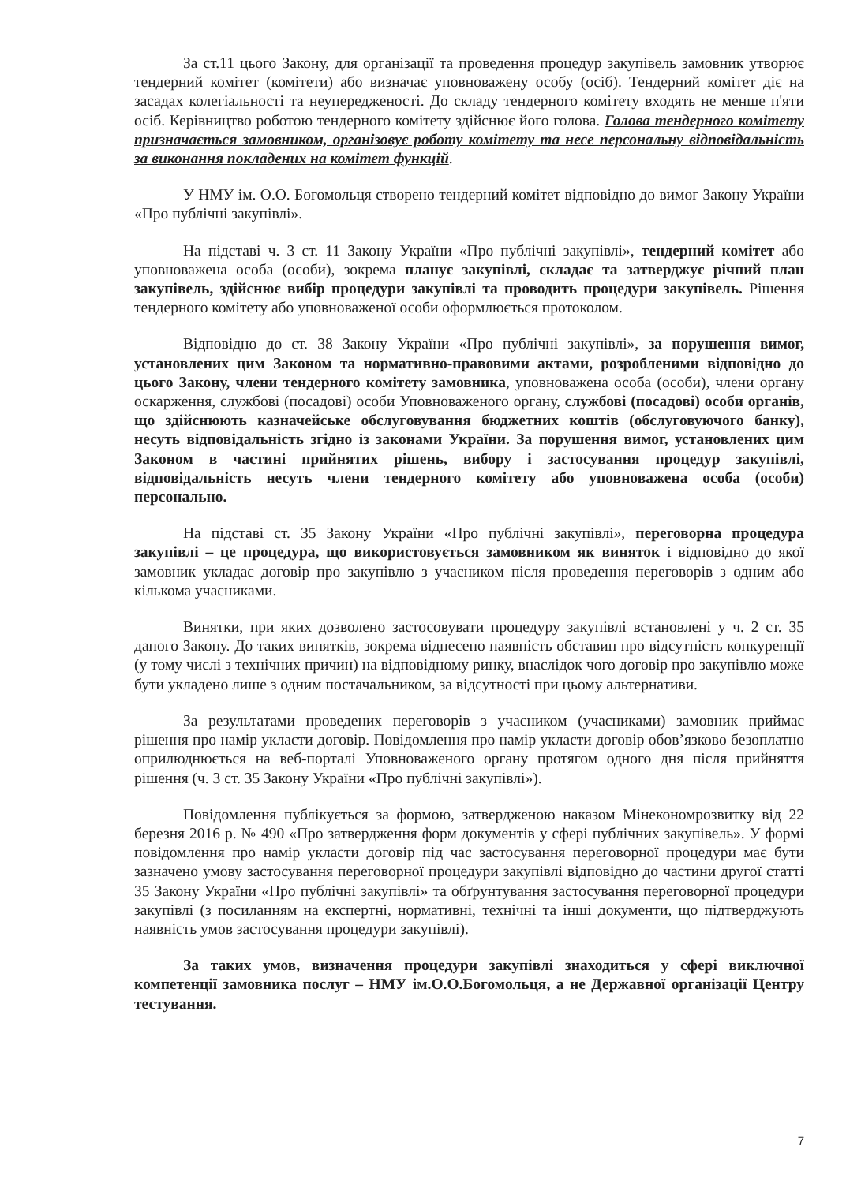За ст.11 цього Закону, для організації та проведення процедур закупівель замовник утворює тендерний комітет (комітети) або визначає уповноважену особу (осіб). Тендерний комітет діє на засадах колегіальності та неупередженості. До складу тендерного комітету входять не менше п'яти осіб. Керівництво роботою тендерного комітету здійснює його голова. Голова тендерного комітету призначається замовником, організовує роботу комітету та несе персональну відповідальність за виконання покладених на комітет функцій.
У НМУ ім. О.О. Богомольця створено тендерний комітет відповідно до вимог Закону України «Про публічні закупівлі».
На підставі ч. 3 ст. 11 Закону України «Про публічні закупівлі», тендерний комітет або уповноважена особа (особи), зокрема планує закупівлі, складає та затверджує річний план закупівель, здійснює вибір процедури закупівлі та проводить процедури закупівель. Рішення тендерного комітету або уповноваженої особи оформлюється протоколом.
Відповідно до ст. 38 Закону України «Про публічні закупівлі», за порушення вимог, установлених цим Законом та нормативно-правовими актами, розробленими відповідно до цього Закону, члени тендерного комітету замовника, уповноважена особа (особи), члени органу оскарження, службові (посадові) особи Уповноваженого органу, службові (посадові) особи органів, що здійснюють казначейське обслуговування бюджетних коштів (обслуговуючого банку), несуть відповідальність згідно із законами України. За порушення вимог, установлених цим Законом в частині прийнятих рішень, вибору і застосування процедур закупівлі, відповідальність несуть члени тендерного комітету або уповноважена особа (особи) персонально.
На підставі ст. 35 Закону України «Про публічні закупівлі», переговорна процедура закупівлі – це процедура, що використовується замовником як виняток і відповідно до якої замовник укладає договір про закупівлю з учасником після проведення переговорів з одним або кількома учасниками.
Винятки, при яких дозволено застосовувати процедуру закупівлі встановлені у ч. 2 ст. 35 даного Закону. До таких винятків, зокрема віднесено наявність обставин про відсутність конкуренції (у тому числі з технічних причин) на відповідному ринку, внаслідок чого договір про закупівлю може бути укладено лише з одним постачальником, за відсутності при цьому альтернативи.
За результатами проведених переговорів з учасником (учасниками) замовник приймає рішення про намір укласти договір. Повідомлення про намір укласти договір обов’язково безоплатно оприлюднюється на веб-порталі Уповноваженого органу протягом одного дня після прийняття рішення (ч. 3 ст. 35 Закону України «Про публічні закупівлі»).
Повідомлення публікується за формою, затвердженою наказом Мінекономрозвитку від 22 березня 2016 р. № 490 «Про затвердження форм документів у сфері публічних закупівель». У формі повідомлення про намір укласти договір під час застосування переговорної процедури має бути зазначено умову застосування переговорної процедури закупівлі відповідно до частини другої статті 35 Закону України «Про публічні закупівлі» та обґрунтування застосування переговорної процедури закупівлі (з посиланням на експертні, нормативні, технічні та інші документи, що підтверджують наявність умов застосування процедури закупівлі).
За таких умов, визначення процедури закупівлі знаходиться у сфері виключної компетенції замовника послуг – НМУ ім.О.О.Богомольця, а не Державної організації Центру тестування.
7